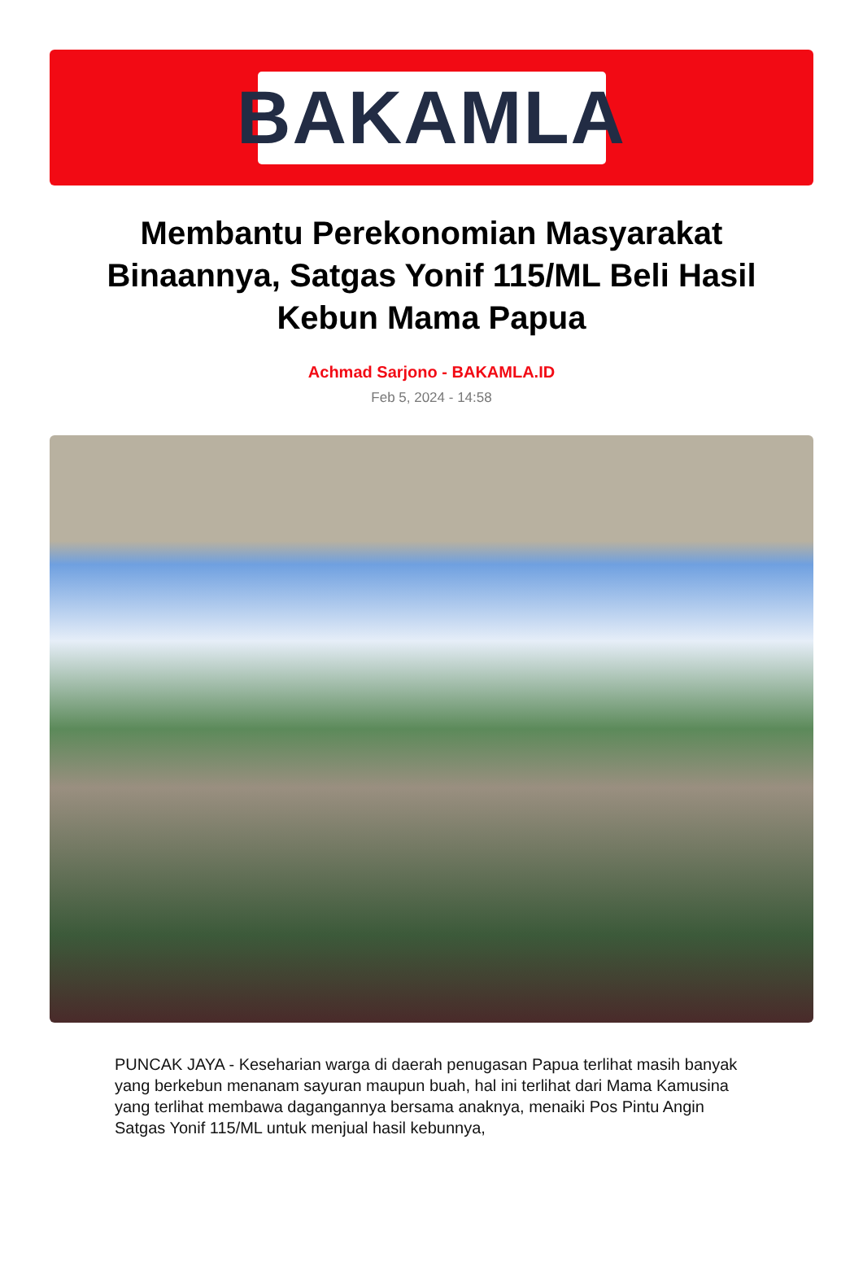BAKAMLA
Membantu Perekonomian Masyarakat Binaannya, Satgas Yonif 115/ML Beli Hasil Kebun Mama Papua
Achmad Sarjono - BAKAMLA.ID
Feb 5, 2024 - 14:58
PUNCAK JAYA - Keseharian warga di daerah penugasan Papua terlihat masih banyak yang berkebun menanam sayuran maupun buah, hal ini terlihat dari Mama Kamusina yang terlihat membawa dagangannya bersama anaknya, menaiki Pos Pintu Angin Satgas Yonif 115/ML untuk menjual hasil kebunnya,